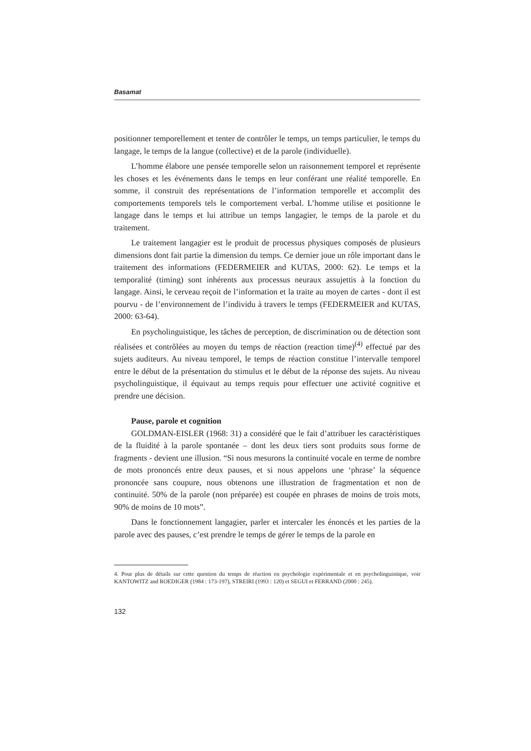Basamat
positionner temporellement et tenter de contrôler le temps, un temps particulier, le temps du langage, le temps de la langue (collective) et de la parole (individuelle).
L’homme élabore une pensée temporelle selon un raisonnement temporel et représente les choses et les événements dans le temps en leur conférant une réalité temporelle. En somme, il construit des représentations de l’information temporelle et accomplit des comportements temporels tels le comportement verbal. L’homme utilise et positionne le langage dans le temps et lui attribue un temps langagier, le temps de la parole et du traitement.
Le traitement langagier est le produit de processus physiques composés de plusieurs dimensions dont fait partie la dimension du temps. Ce dernier joue un rôle important dans le traitement des informations (FEDERMEIER and KUTAS, 2000: 62). Le temps et la temporalité (timing) sont inhérents aux processus neuraux assujettis à la fonction du langage. Ainsi, le cerveau reçoit de l’information et la traite au moyen de cartes - dont il est pourvu - de l’environnement de l’individu à travers le temps (FEDERMEIER and KUTAS, 2000: 63-64).
En psycholinguistique, les tâches de perception, de discrimination ou de détection sont réalisées et contrôlées au moyen du temps de réaction (reaction time)<sup>(4)</sup> effectué par des sujets auditeurs. Au niveau temporel, le temps de réaction constitue l’intervalle temporel entre le début de la présentation du stimulus et le début de la réponse des sujets. Au niveau psycholinguistique, il équivaut au temps requis pour effectuer une activité cognitive et prendre une décision.
Pause, parole et cognition
GOLDMAN-EISLER (1968: 31) a considéré que le fait d’attribuer les caractéristiques de la fluidité à la parole spontanée – dont les deux tiers sont produits sous forme de fragments - devient une illusion. “Si nous mesurons la continuité vocale en terme de nombre de mots prononcés entre deux pauses, et si nous appelons une ‘phrase’ la séquence prononcée sans coupure, nous obtenons une illustration de fragmentation et non de continuité. 50% de la parole (non préparée) est coupée en phrases de moins de trois mots, 90% de moins de 10 mots”.
Dans le fonctionnement langagier, parler et intercaler les énoncés et les parties de la parole avec des pauses, c’est prendre le temps de gérer le temps de la parole en
4. Pour plus de détails sur cette question du temps de réaction en psychologie expérimentale et en psycholinguistique, voir KANTOWITZ and ROEDIGER (1984 : 173-197), STREIRI (1993 : 120) et SEGUI et FERRAND (2000 : 245).
132